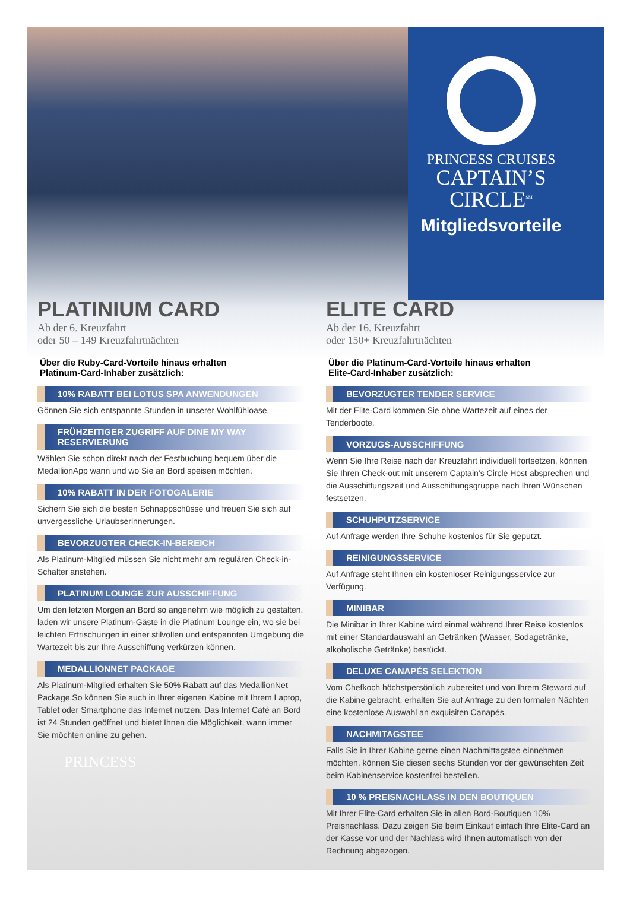PRINCESS CRUISES
CAPTAIN’S
CIRCLE<sup>SM</sup>
Mitgliedsvorteile
PLATINIUM CARD
Ab der 6. Kreuzfahrt
oder 50 – 149 Kreuzfahrtnächten
Über die Ruby-Card-Vorteile hinaus erhalten
Platinum-Card-Inhaber zusätzlich:
10% RABATT BEI LOTUS SPA ANWENDUNGEN
Gönnen Sie sich entspannte Stunden in unserer Wohlfühloase.
FRÜHZEITIGER ZUGRIFF AUF DINE MY WAY RESERVIERUNG
Wählen Sie schon direkt nach der Festbuchung bequem über die MedallionApp wann und wo Sie an Bord speisen möchten.
10% RABATT IN DER FOTOGALERIE
Sichern Sie sich die besten Schnappschüsse und freuen Sie sich auf unvergessliche Urlaubserinnerungen.
BEVORZUGTER CHECK-IN-BEREICH
Als Platinum-Mitglied müssen Sie nicht mehr am regulären Check-in-Schalter anstehen.
PLATINUM LOUNGE ZUR AUSSCHIFFUNG
Um den letzten Morgen an Bord so angenehm wie möglich zu gestalten, laden wir unsere Platinum-Gäste in die Platinum Lounge ein, wo sie bei leichten Erfrischungen in einer stilvollen und entspannten Umgebung die Wartezeit bis zur Ihre Ausschiffung verkürzen können.
MEDALLIONNET PACKAGE
Als Platinum-Mitglied erhalten Sie 50% Rabatt auf das MedallionNet Package.So können Sie auch in Ihrer eigenen Kabine mit Ihrem Laptop, Tablet oder Smartphone das Internet nutzen. Das Internet Café an Bord ist 24 Stunden geöffnet und bietet Ihnen die Möglichkeit, wann immer Sie möchten online zu gehen.
PRINCESS
ELITE CARD
Ab der 16. Kreuzfahrt
oder 150+ Kreuzfahrtnächten
Über die Platinum-Card-Vorteile hinaus erhalten
Elite-Card-Inhaber zusätzlich:
BEVORZUGTER TENDER SERVICE
Mit der Elite-Card kommen Sie ohne Wartezeit auf eines der Tenderboote.
VORZUGS-AUSSCHIFFUNG
Wenn Sie Ihre Reise nach der Kreuzfahrt individuell fortsetzen, können Sie Ihren Check-out mit unserem Captain’s Circle Host absprechen und die Ausschiffungszeit und Ausschiffungsgruppe nach Ihren Wünschen festsetzen.
SCHUHPUTZSERVICE
Auf Anfrage werden Ihre Schuhe kostenlos für Sie geputzt.
REINIGUNGSSERVICE
Auf Anfrage steht Ihnen ein kostenloser Reinigungsservice zur Verfügung.
MINIBAR
Die Minibar in Ihrer Kabine wird einmal während Ihrer Reise kostenlos mit einer Standardauswahl an Getränken (Wasser, Sodagetränke, alkoholische Getränke) bestückt.
DELUXE CANAPÉS SELEKTION
Vom Chefkoch höchstpersönlich zubereitet und von Ihrem Steward auf die Kabine gebracht, erhalten Sie auf Anfrage zu den formalen Nächten eine kostenlose Auswahl an exquisiten Canapés.
NACHMITAGSTEE
Falls Sie in Ihrer Kabine gerne einen Nachmittagstee einnehmen möchten, können Sie diesen sechs Stunden vor der gewünschten Zeit beim Kabinenservice kostenfrei bestellen.
10 % PREISNACHLASS IN DEN BOUTIQUEN
Mit Ihrer Elite-Card erhalten Sie in allen Bord-Boutiquen 10% Preisnachlass. Dazu zeigen Sie beim Einkauf einfach Ihre Elite-Card an der Kasse vor und der Nachlass wird Ihnen automatisch von der Rechnung abgezogen.